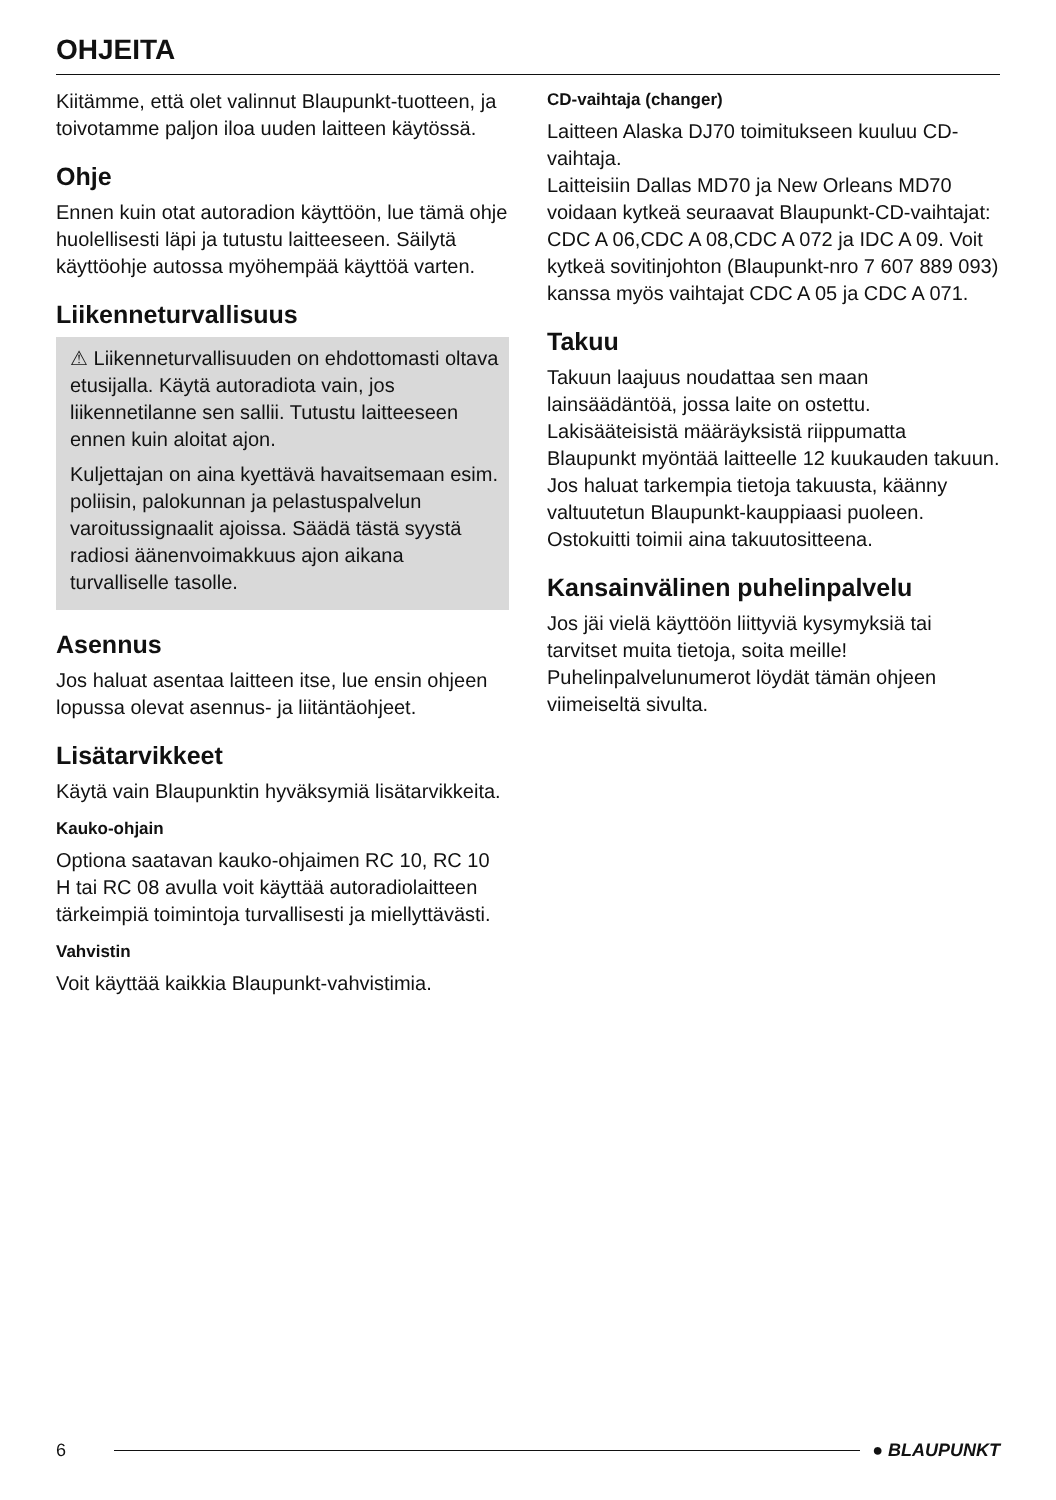OHJEITA
Kiitämme, että olet valinnut Blaupunkt-tuotteen, ja toivotamme paljon iloa uuden laitteen käytössä.
Ohje
Ennen kuin otat autoradion käyttöön, lue tämä ohje huolellisesti läpi ja tutustu laitteeseen. Säilytä käyttöohje autossa myöhempää käyttöä varten.
Liikenneturvallisuus
⚠ Liikenneturvallisuuden on ehdottomasti oltava etusijalla. Käytä autoradiota vain, jos liikennetilanne sen sallii. Tutustu laitteeseen ennen kuin aloitat ajon.
Kuljettajan on aina kyettävä havaitsemaan esim. poliisin, palokunnan ja pelastuspalvelun varoitussignaalit ajoissa. Säädä tästä syystä radiosi äänenvoimakkuus ajon aikana turvalliselle tasolle.
Asennus
Jos haluat asentaa laitteen itse, lue ensin ohjeen lopussa olevat asennus- ja liitäntäohjeet.
Lisätarvikkeet
Käytä vain Blaupunktin hyväksymiä lisätarvikkeita.
Kauko-ohjain
Optiona saatavan kauko-ohjaimen RC 10, RC 10 H tai RC 08 avulla voit käyttää autoradiolaitteen tärkeimpiä toimintoja turvallisesti ja miellyttävästi.
Vahvistin
Voit käyttää kaikkia Blaupunkt-vahvistimia.
CD-vaihtaja (changer)
Laitteen Alaska DJ70 toimitukseen kuuluu CD-vaihtaja.
Laitteisiin Dallas MD70 ja New Orleans MD70 voidaan kytkeä seuraavat Blaupunkt-CD-vaihtajat:
CDC A 06,CDC A 08,CDC A 072 ja IDC A 09. Voit kytkeä sovitinjohton (Blaupunkt-nro 7 607 889 093) kanssa myös vaihtajat CDC A 05 ja CDC A 071.
Takuu
Takuun laajuus noudattaa sen maan lainsäädäntöä, jossa laite on ostettu.
Lakisääteisistä määräyksistä riippumatta Blaupunkt myöntää laitteelle 12 kuukauden takuun.
Jos haluat tarkempia tietoja takuusta, käänny valtuutetun Blaupunkt-kauppiaasi puoleen. Ostokuitti toimii aina takuutositteena.
Kansainvälinen puhelinpalvelu
Jos jäi vielä käyttöön liittyviä kysymyksiä tai tarvitset muita tietoja, soita meille!
Puhelinpalvelunumerot löydät tämän ohjeen viimeiseltä sivulta.
6 ● BLAUPUNKT